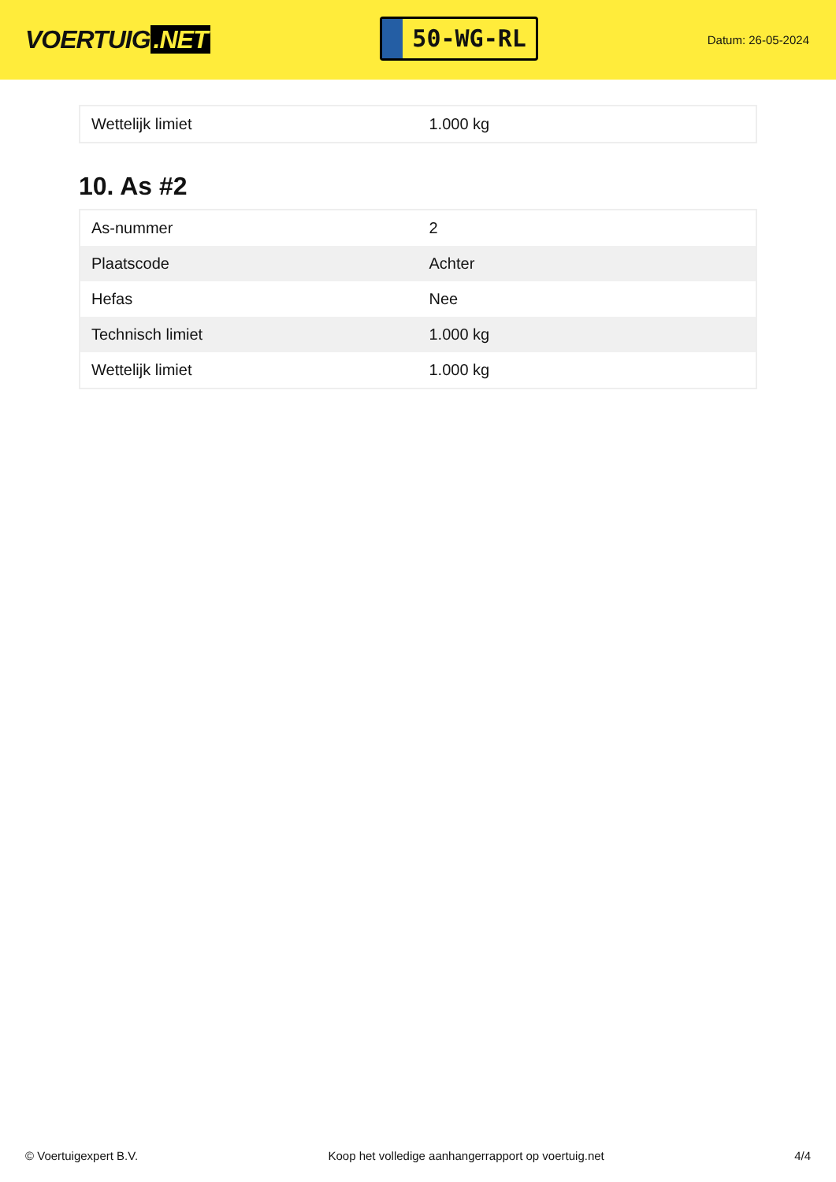VOERTUIG.NET
50-WG-RL
Datum: 26-05-2024
| Wettelijk limiet | 1.000 kg |
10. As #2
| As-nummer | 2 |
| Plaatscode | Achter |
| Hefas | Nee |
| Technisch limiet | 1.000 kg |
| Wettelijk limiet | 1.000 kg |
© Voertuigexpert B.V. Koop het volledige aanhangerrapport op voertuig.net 4/4